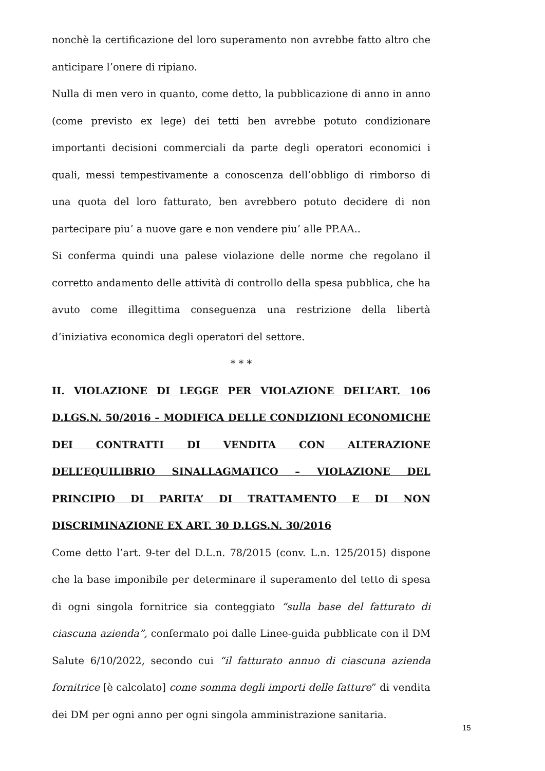nonchè la certificazione del loro superamento non avrebbe fatto altro che anticipare l’onere di ripiano.
Nulla di men vero in quanto, come detto, la pubblicazione di anno in anno (come previsto ex lege) dei tetti ben avrebbe potuto condizionare importanti decisioni commerciali da parte degli operatori economici i quali, messi tempestivamente a conoscenza dell’obbligo di rimborso di una quota del loro fatturato, ben avrebbero potuto decidere di non partecipare piu’ a nuove gare e non vendere piu’ alle PP.AA..
Si conferma quindi una palese violazione delle norme che regolano il corretto andamento delle attività di controllo della spesa pubblica, che ha avuto come illegittima conseguenza una restrizione della libertà d’iniziativa economica degli operatori del settore.
* * *
II. VIOLAZIONE DI LEGGE PER VIOLAZIONE DELL’ART. 106 D.LGS.N. 50/2016 – MODIFICA DELLE CONDIZIONI ECONOMICHE DEI CONTRATTI DI VENDITA CON ALTERAZIONE DELL’EQUILIBRIO SINALLAGMATICO – VIOLAZIONE DEL PRINCIPIO DI PARITA’ DI TRATTAMENTO E DI NON DISCRIMINAZIONE EX ART. 30 D.LGS.N. 30/2016
Come detto l’art. 9-ter del D.L.n. 78/2015 (conv. L.n. 125/2015) dispone che la base imponibile per determinare il superamento del tetto di spesa di ogni singola fornitrice sia conteggiato “sulla base del fatturato di ciascuna azienda”, confermato poi dalle Linee-guida pubblicate con il DM Salute 6/10/2022, secondo cui “il fatturato annuo di ciascuna azienda fornitrice [è calcolato] come somma degli importi delle fatture” di vendita dei DM per ogni anno per ogni singola amministrazione sanitaria.
15